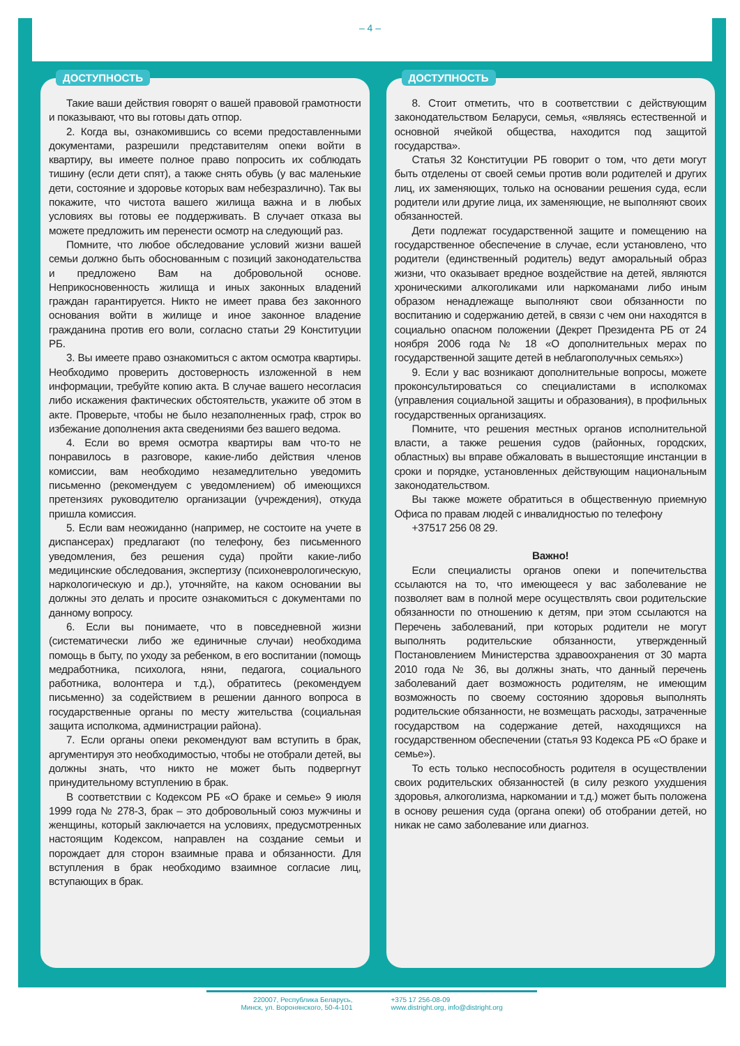– 4 –
ДОСТУПНОСТЬ
Такие ваши действия говорят о вашей правовой грамотности и показывают, что вы готовы дать отпор.
2. Когда вы, ознакомившись со всеми предоставленными документами, разрешили представителям опеки войти в квартиру, вы имеете полное право попросить их соблюдать тишину (если дети спят), а также снять обувь (у вас маленькие дети, состояние и здоровье которых вам небезразлично). Так вы покажите, что чистота вашего жилища важна и в любых условиях вы готовы ее поддерживать. В случает отказа вы можете предложить им перенести осмотр на следующий раз.
Помните, что любое обследование условий жизни вашей семьи должно быть обоснованным с позиций законодательства и предложено Вам на добровольной основе. Неприкосновенность жилища и иных законных владений граждан гарантируется. Никто не имеет права без законного основания войти в жилище и иное законное владение гражданина против его воли, согласно статьи 29 Конституции РБ.
3. Вы имеете право ознакомиться с актом осмотра квартиры. Необходимо проверить достоверность изложенной в нем информации, требуйте копию акта. В случае вашего несогласия либо искажения фактических обстоятельств, укажите об этом в акте. Проверьте, чтобы не было незаполненных граф, строк во избежание дополнения акта сведениями без вашего ведома.
4. Если во время осмотра квартиры вам что-то не понравилось в разговоре, какие-либо действия членов комиссии, вам необходимо незамедлительно уведомить письменно (рекомендуем с уведомлением) об имеющихся претензиях руководителю организации (учреждения), откуда пришла комиссия.
5. Если вам неожиданно (например, не состоите на учете в диспансерах) предлагают (по телефону, без письменного уведомления, без решения суда) пройти какие-либо медицинские обследования, экспертизу (психоневрологическую, наркологическую и др.), уточняйте, на каком основании вы должны это делать и просите ознакомиться с документами по данному вопросу.
6. Если вы понимаете, что в повседневной жизни (систематически либо же единичные случаи) необходима помощь в быту, по уходу за ребенком, в его воспитании (помощь медработника, психолога, няни, педагога, социального работника, волонтера и т.д.), обратитесь (рекомендуем письменно) за содействием в решении данного вопроса в государственные органы по месту жительства (социальная защита исполкома, администрации района).
7. Если органы опеки рекомендуют вам вступить в брак, аргументируя это необходимостью, чтобы не отобрали детей, вы должны знать, что никто не может быть подвергнут принудительному вступлению в брак.
В соответствии с Кодексом РБ «О браке и семье» 9 июля 1999 года № 278-З, брак – это добровольный союз мужчины и женщины, который заключается на условиях, предусмотренных настоящим Кодексом, направлен на создание семьи и порождает для сторон взаимные права и обязанности. Для вступления в брак необходимо взаимное согласие лиц, вступающих в брак.
ДОСТУПНОСТЬ
8. Стоит отметить, что в соответствии с действующим законодательством Беларуси, семья, «являясь естественной и основной ячейкой общества, находится под защитой государства».
Статья 32 Конституции РБ говорит о том, что дети могут быть отделены от своей семьи против воли родителей и других лиц, их заменяющих, только на основании решения суда, если родители или другие лица, их заменяющие, не выполняют своих обязанностей.
Дети подлежат государственной защите и помещению на государственное обеспечение в случае, если установлено, что родители (единственный родитель) ведут аморальный образ жизни, что оказывает вредное воздействие на детей, являются хроническими алкоголиками или наркоманами либо иным образом ненадлежаще выполняют свои обязанности по воспитанию и содержанию детей, в связи с чем они находятся в социально опасном положении (Декрет Президента РБ от 24 ноября 2006 года № 18 «О дополнительных мерах по государственной защите детей в неблагополучных семьях»)
9. Если у вас возникают дополнительные вопросы, можете проконсультироваться со специалистами в исполкомах (управления социальной защиты и образования), в профильных государственных организациях.
Помните, что решения местных органов исполнительной власти, а также решения судов (районных, городских, областных) вы вправе обжаловать в вышестоящие инстанции в сроки и порядке, установленных действующим национальным законодательством.
Вы также можете обратиться в общественную приемную Офиса по правам людей с инвалидностью по телефону
+37517 256 08 29.
Важно!
Если специалисты органов опеки и попечительства ссылаются на то, что имеющееся у вас заболевание не позволяет вам в полной мере осуществлять свои родительские обязанности по отношению к детям, при этом ссылаются на Перечень заболеваний, при которых родители не могут выполнять родительские обязанности, утвержденный Постановлением Министерства здравоохранения от 30 марта 2010 года № 36, вы должны знать, что данный перечень заболеваний дает возможность родителям, не имеющим возможность по своему состоянию здоровья выполнять родительские обязанности, не возмещать расходы, затраченные государством на содержание детей, находящихся на государственном обеспечении (статья 93 Кодекса РБ «О браке и семье»).
То есть только неспособность родителя в осуществлении своих родительских обязанностей (в силу резкого ухудшения здоровья, алкоголизма, наркомании и т.д.) может быть положена в основу решения суда (органа опеки) об отобрании детей, но никак не само заболевание или диагноз.
220007, Республика Беларусь,
Минск, ул. Воронянского, 50-4-101
+375 17 256-08-09
www.distright.org, info@distright.org